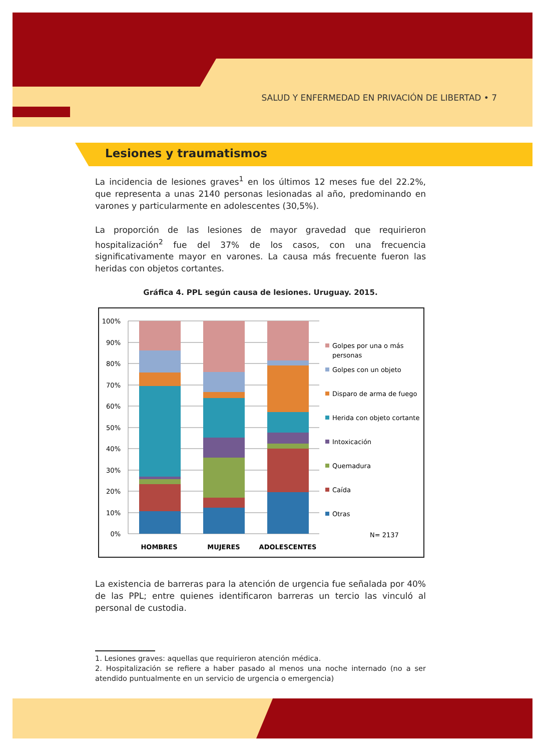SALUD Y ENFERMEDAD EN PRIVACIÓN DE LIBERTAD • 7
Lesiones y traumatismos
La incidencia de lesiones graves<sup>1</sup> en los últimos 12 meses fue del 22.2%, que representa a unas 2140 personas lesionadas al año, predominando en varones y particularmente en adolescentes (30,5%).
La proporción de las lesiones de mayor gravedad que requirieron hospitalización<sup>2</sup> fue del 37% de los casos, con una frecuencia significativamente mayor en varones. La causa más frecuente fueron las heridas con objetos cortantes.
Gráfica 4. PPL según causa de lesiones. Uruguay. 2015.
100%
90%
80%
70%
60%
50%
40%
30%
20%
10%
0%
HOMBRES
MUJERES
ADOLESCENTES
Golpes por una o más
personas
Golpes con un objeto
Disparo de arma de fuego
Herida con objeto cortante
Intoxicación
Quemadura
Caída
Otras
N= 2137
La existencia de barreras para la atención de urgencia fue señalada por 40% de las PPL; entre quienes identificaron barreras un tercio las vinculó al personal de custodia.
1. Lesiones graves: aquellas que requirieron atención médica.
2. Hospitalización se refiere a haber pasado al menos una noche internado (no a ser atendido puntualmente en un servicio de urgencia o emergencia)